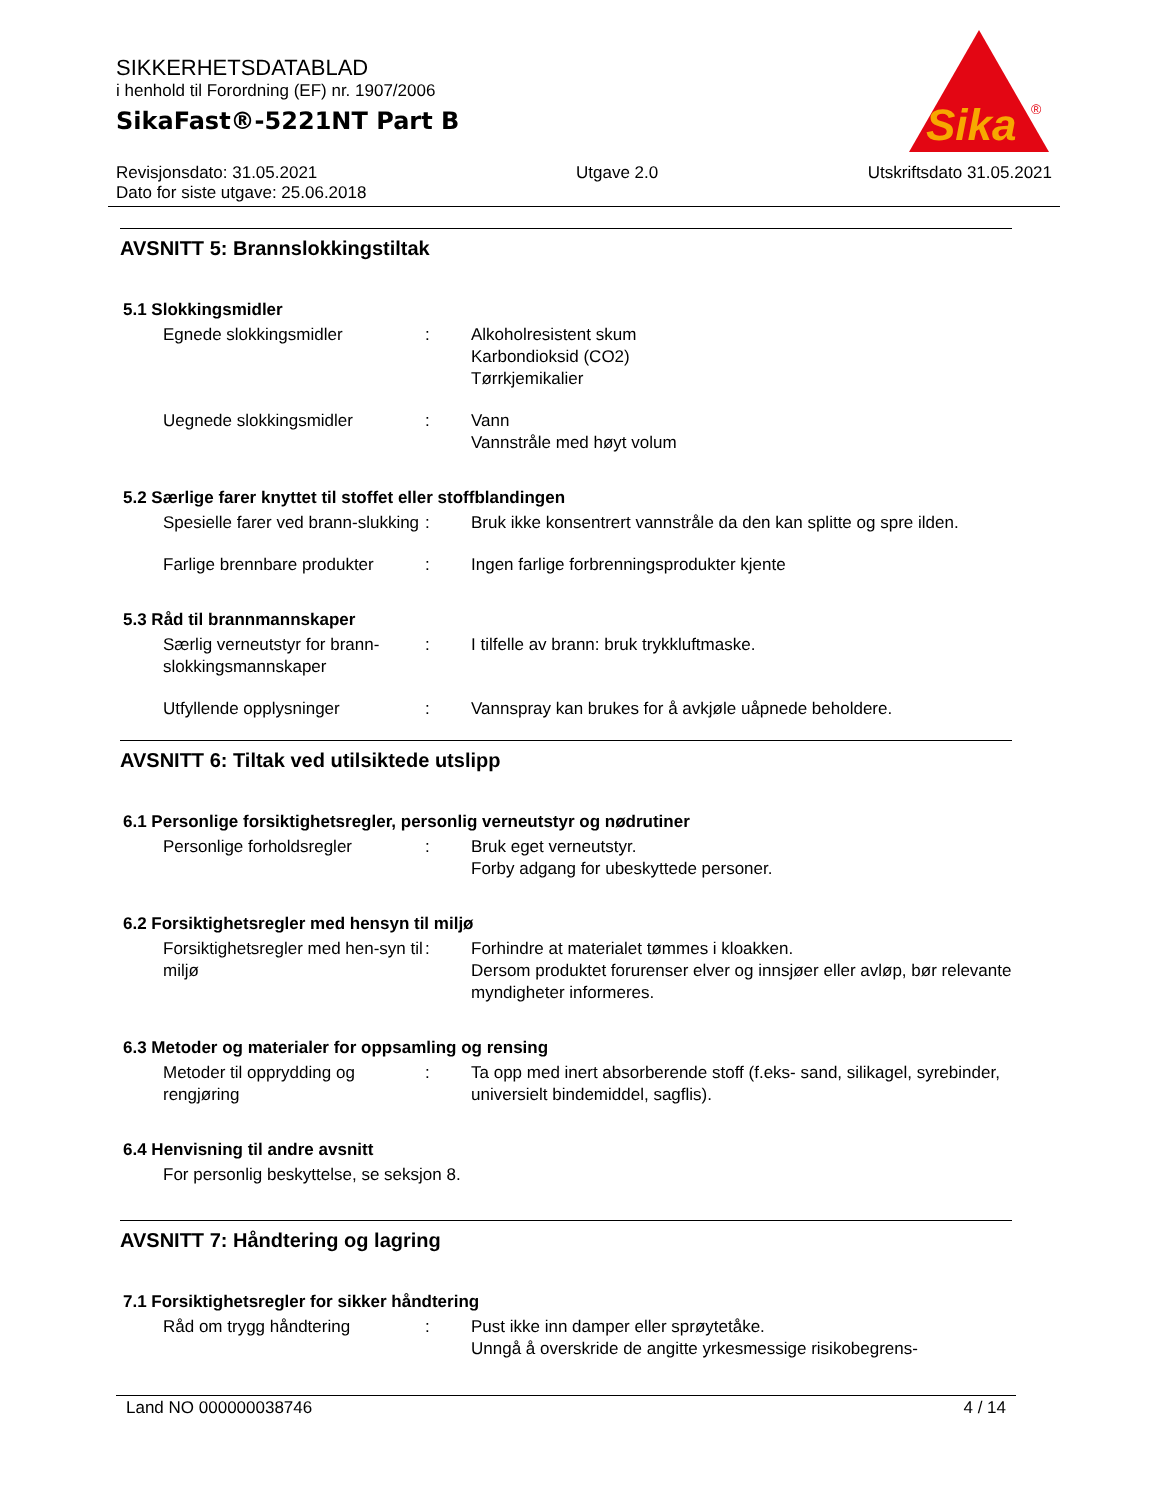SIKKERHETSDATABLAD
i henhold til Forordning (EF) nr. 1907/2006
SikaFast®-5221NT Part B
Sika
®
Revisjonsdato: 31.05.2021
Dato for siste utgave: 25.06.2018
Utgave 2.0 Utskriftsdato 31.05.2021
AVSNITT 5: Brannslokkingstiltak
5.1 Slokkingsmidler
Egnede slokkingsmidler : Alkoholresistent skum
Karbondioksid (CO2)
Tørrkjemikalier
Uegnede slokkingsmidler : Vann
Vannstråle med høyt volum
5.2 Særlige farer knyttet til stoffet eller stoffblandingen
Spesielle farer ved brann-slukking
: Bruk ikke konsentrert vannstråle da den kan splitte og spre ilden.
Farlige brennbare produkter
: Ingen farlige forbrenningsprodukter kjente
5.3 Råd til brannmannskaper
Særlig verneutstyr for brann-slokkingsmannskaper
: I tilfelle av brann: bruk trykkluftmaske.
Utfyllende opplysninger : Vannspray kan brukes for å avkjøle uåpnede beholdere.
AVSNITT 6: Tiltak ved utilsiktede utslipp
6.1 Personlige forsiktighetsregler, personlig verneutstyr og nødrutiner
Personlige forholdsregler : Bruk eget verneutstyr.
Forby adgang for ubeskyttede personer.
6.2 Forsiktighetsregler med hensyn til miljø
Forsiktighetsregler med hen-syn til miljø
: Forhindre at materialet tømmes i kloakken.
Dersom produktet forurenser elver og innsjøer eller avløp, bør relevante myndigheter informeres.
6.3 Metoder og materialer for oppsamling og rensing
Metoder til opprydding og rengjøring
: Ta opp med inert absorberende stoff (f.eks- sand, silikagel, syrebinder, universielt bindemiddel, sagflis).
6.4 Henvisning til andre avsnitt
For personlig beskyttelse, se seksjon 8.
AVSNITT 7: Håndtering og lagring
7.1 Forsiktighetsregler for sikker håndtering
Råd om trygg håndtering : Pust ikke inn damper eller sprøytetåke.
Unngå å overskride de angitte yrkesmessige risikobegrens-
Land NO 000000038746 4 / 14